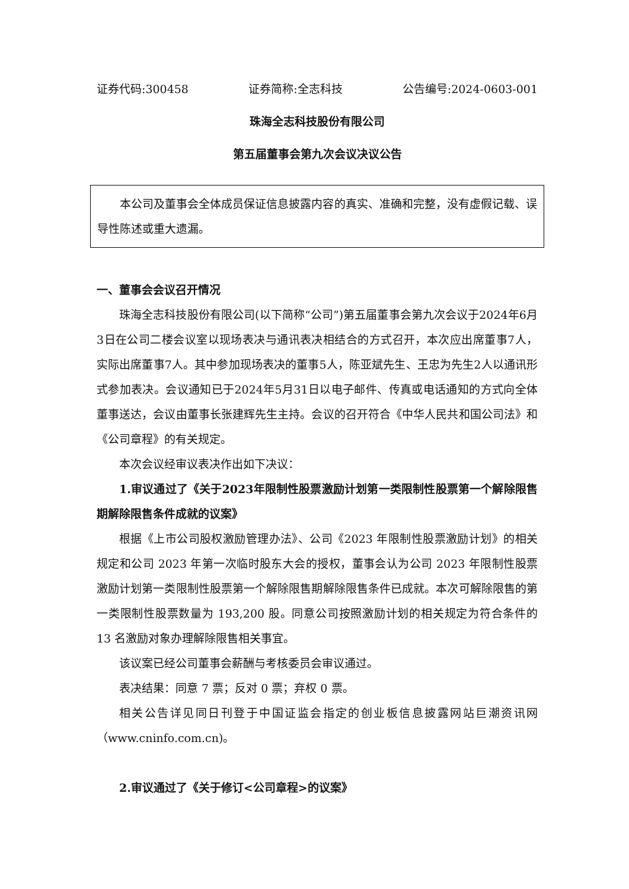证券代码:300458 证券简称:全志科技 公告编号:2024-0603-001
珠海全志科技股份有限公司
第五届董事会第九次会议决议公告
本公司及董事会全体成员保证信息披露内容的真实、准确和完整，没有虚假记载、误导性陈述或重大遗漏。
一、董事会会议召开情况
珠海全志科技股份有限公司(以下简称“公司”)第五届董事会第九次会议于2024年6月3日在公司二楼会议室以现场表决与通讯表决相结合的方式召开，本次应出席董事7人，实际出席董事7人。其中参加现场表决的董事5人，陈亚斌先生、王忠为先生2人以通讯形式参加表决。会议通知已于2024年5月31日以电子邮件、传真或电话通知的方式向全体董事送达，会议由董事长张建辉先生主持。会议的召开符合《中华人民共和国公司法》和《公司章程》的有关规定。
本次会议经审议表决作出如下决议：
1.审议通过了《关于2023年限制性股票激励计划第一类限制性股票第一个解除限售期解除限售条件成就的议案》
根据《上市公司股权激励管理办法》、公司《2023 年限制性股票激励计划》的相关规定和公司 2023 年第一次临时股东大会的授权，董事会认为公司 2023 年限制性股票激励计划第一类限制性股票第一个解除限售期解除限售条件已成就。本次可解除限售的第一类限制性股票数量为 193,200 股。同意公司按照激励计划的相关规定为符合条件的 13 名激励对象办理解除限售相关事宜。
该议案已经公司董事会薪酬与考核委员会审议通过。
表决结果：同意 7 票；反对 0 票；弃权 0 票。
相关公告详见同日刊登于中国证监会指定的创业板信息披露网站巨潮资讯网（www.cninfo.com.cn)。
2.审议通过了《关于修订<公司章程>的议案》